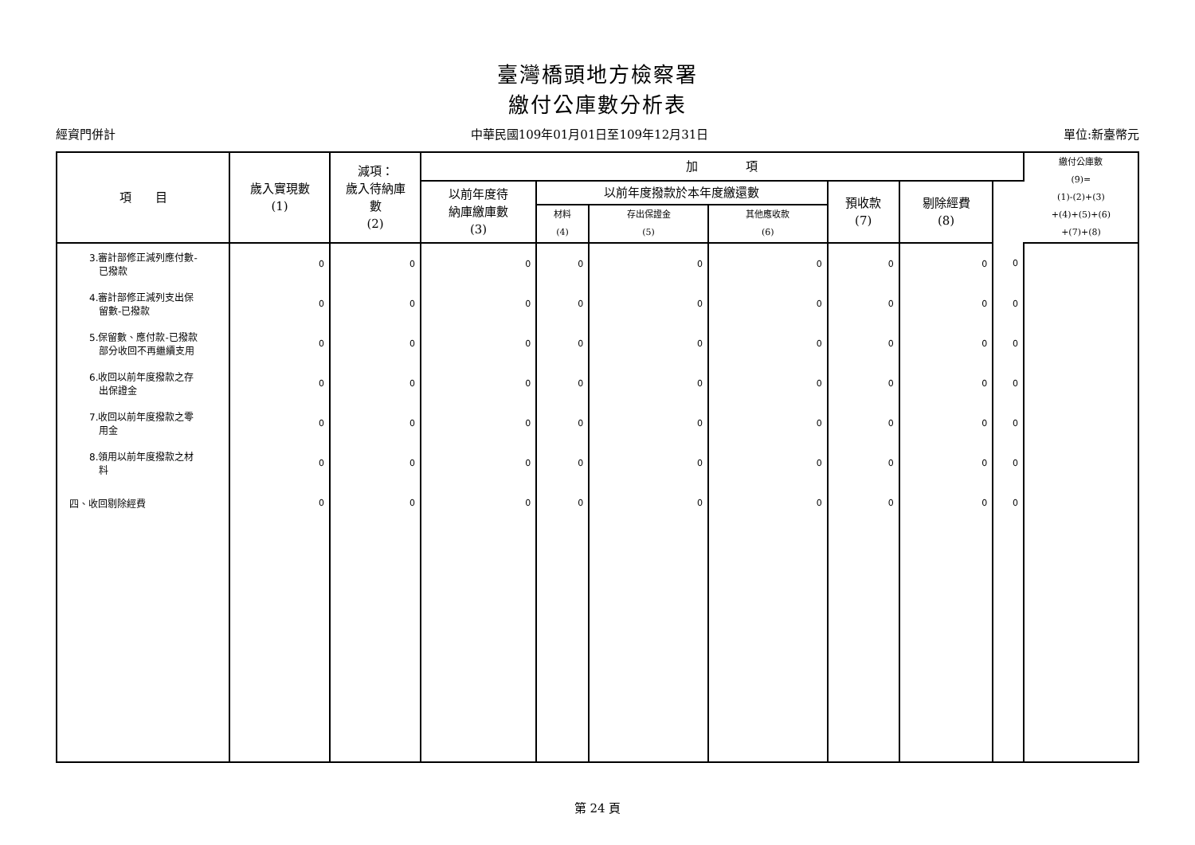臺灣橋頭地方檢察署
繳付公庫數分析表
經資門併計 中華民國109年01月01日至109年12月31日 單位:新臺幣元
| 項 目 | 歲入實現數 (1) | 減項： 歲入待納庫 數 (2) | 加 項 | | | | | | | 繳付公庫數 (9)= (1)-(2)+(3) +(4)+(5)+(6) +(7)+(8) |
| --- | --- | --- | --- | --- | --- | --- | --- | --- | --- | --- |
| | | | 以前年度待 納庫繳庫數 (3) | 以前年度撥款於本年度繳還數 | | | 預收款 (7) | 剔除經費 (8) | | |
| | | | | 材料 (4) | 存出保證金 (5) | 其他應收款 (6) | | | | |
| 3.審計部修正減列應付數- 已撥款 | 0 | 0 | 0 | 0 | 0 | 0 | 0 | 0 | 0 | |
| 4.審計部修正減列支出保 留數-已撥款 | 0 | 0 | 0 | 0 | 0 | 0 | 0 | 0 | 0 | |
| 5.保留數、應付款-已撥款 部分收回不再繼續支用 | 0 | 0 | 0 | 0 | 0 | 0 | 0 | 0 | 0 | |
| 6.收回以前年度撥款之存 出保證金 | 0 | 0 | 0 | 0 | 0 | 0 | 0 | 0 | 0 | |
| 7.收回以前年度撥款之零 用金 | 0 | 0 | 0 | 0 | 0 | 0 | 0 | 0 | 0 | |
| 8.領用以前年度撥款之材 料 | 0 | 0 | 0 | 0 | 0 | 0 | 0 | 0 | 0 | |
| 四、收回剔除經費 | 0 | 0 | 0 | 0 | 0 | 0 | 0 | 0 | 0 | |
第 24 頁